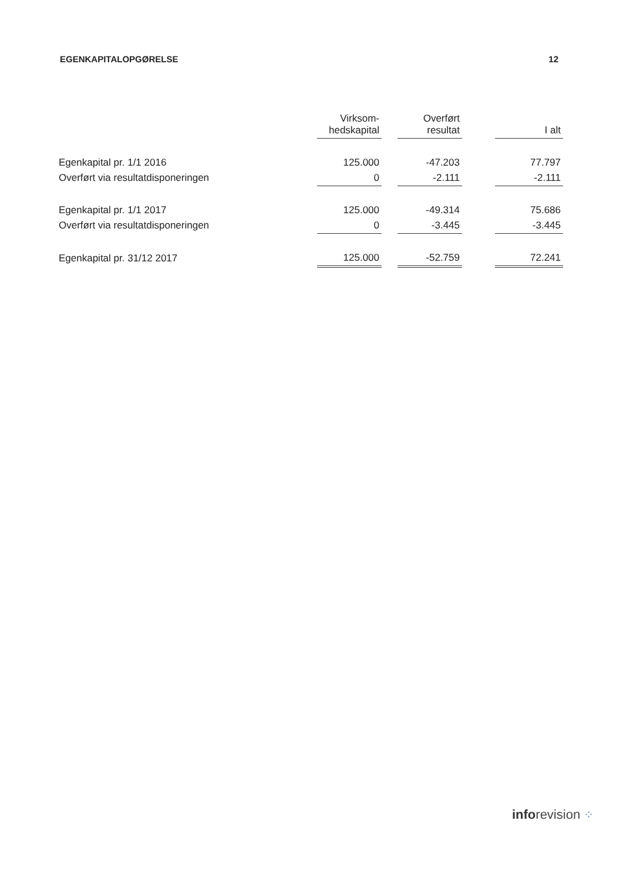EGENKAPITALOPGØRELSE 12
| | Virksom- hedskapital | | Overført resultat | | I alt |
| --- | --- | --- | --- | --- | --- |
| Egenkapital pr. 1/1 2016 | 125.000 | | -47.203 | | 77.797 |
| Overført via resultatdisponeringen | 0 | | -2.111 | | -2.111 |
| Egenkapital pr. 1/1 2017 | 125.000 | | -49.314 | | 75.686 |
| Overført via resultatdisponeringen | 0 | | -3.445 | | -3.445 |
| Egenkapital pr. 31/12 2017 | 125.000 | | -52.759 | | 72.241 |
inforevision ⁘